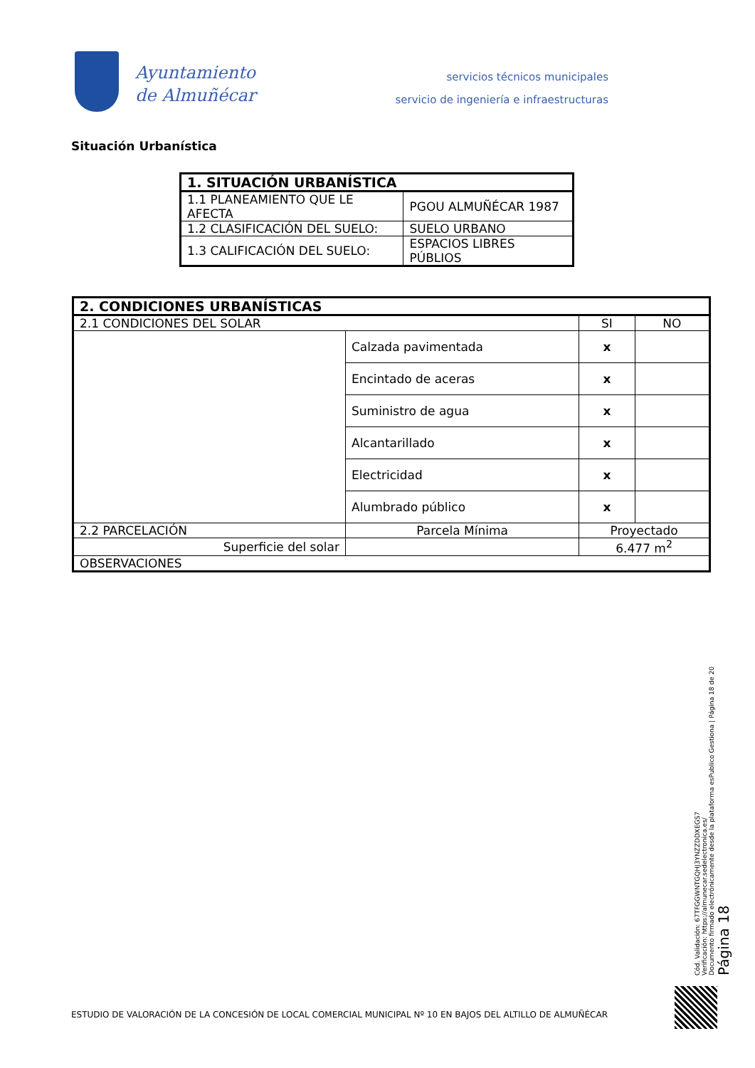Ayuntamiento
de Almuñécar
servicios técnicos municipales
servicio de ingeniería e infraestructuras
Situación Urbanística
| 1. SITUACIÓN URBANÍSTICA | |
| --- | --- |
| 1.1 PLANEAMIENTO QUE LE AFECTA | PGOU ALMUÑÉCAR 1987 |
| 1.2 CLASIFICACIÓN DEL SUELO: | SUELO URBANO |
| 1.3 CALIFICACIÓN DEL SUELO: | ESPACIOS LIBRES PÚBLIOS |
| 2. CONDICIONES URBANÍSTICAS | | | | |
| --- | --- | --- | --- | --- |
| 2.1 CONDICIONES DEL SOLAR | | | SI | NO |
| | Calzada pavimentada | | x | |
| | Encintado de aceras | | x | |
| | Suministro de agua | | x | |
| | Alcantarillado | | x | |
| | Electricidad | | x | |
| | Alumbrado público | | x | |
| 2.2 PARCELACIÓN | | Parcela Mínima | Proyectado | |
| Superficie del solar | | | 6.477 m<sup>2</sup> | |
| OBSERVACIONES | | | | |
Cód. Validación: 67TFGGWNTGQHJ3YNZZDDXEGS7
Verificación: https://almunecar.sedelectronica.es/
Documento firmado electrónicamente desde la plataforma esPublico Gestiona | Página 18 de 20
Página 18
ESTUDIO DE VALORACIÓN DE LA CONCESIÓN DE LOCAL COMERCIAL MUNICIPAL Nº 10 EN BAJOS DEL ALTILLO DE ALMUÑÉCAR